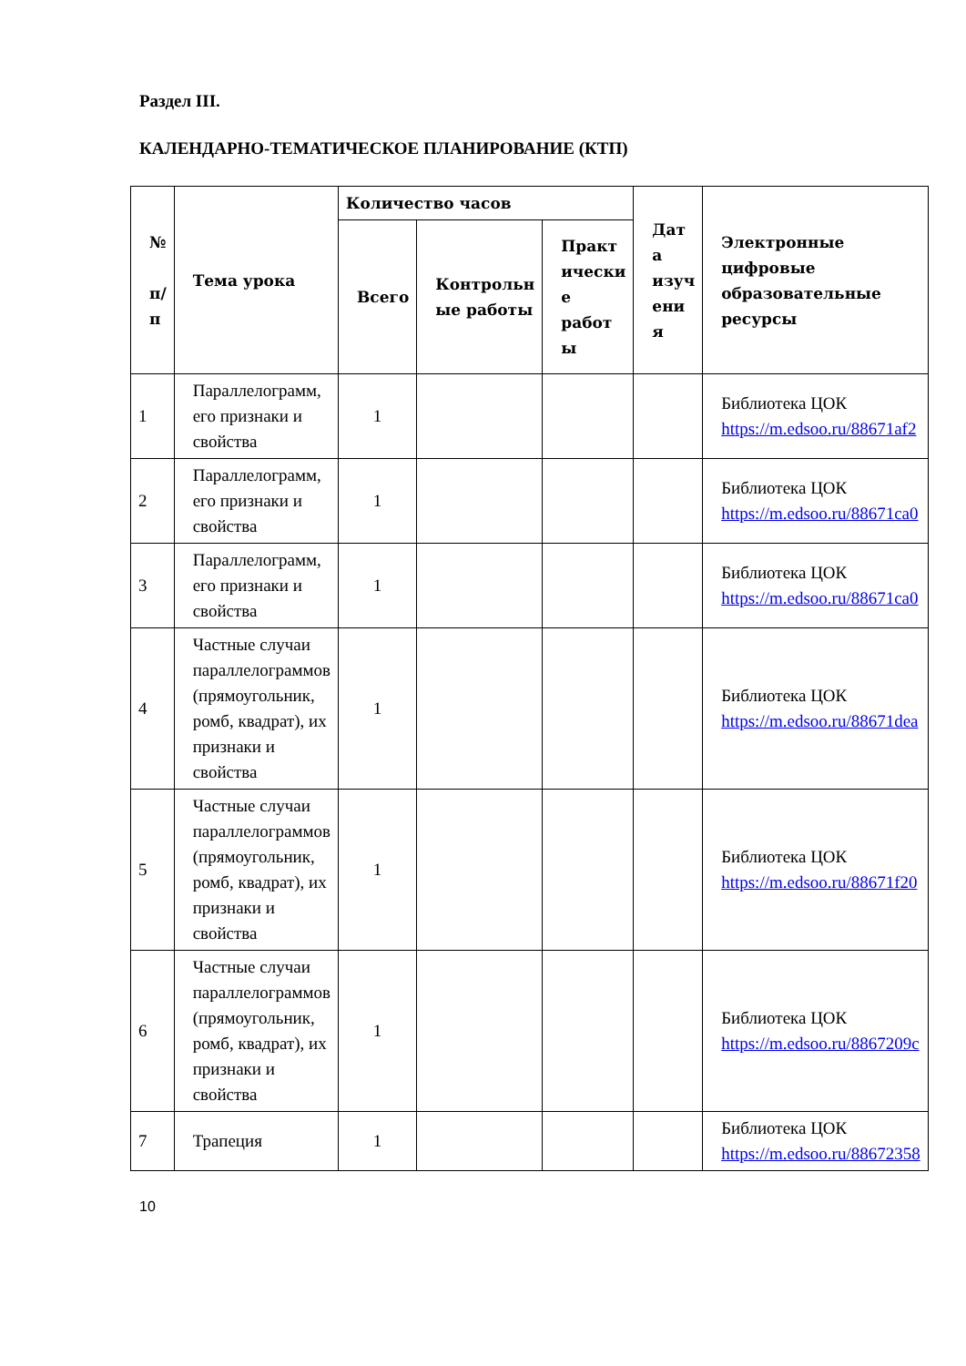Раздел III.
КАЛЕНДАРНО-ТЕМАТИЧЕСКОЕ ПЛАНИРОВАНИЕ (КТП)
| № п/ п | Тема урока | Количество часов | | | Дат а изуч ени я | Электронные цифровые образовательные ресурсы |
| --- | --- | --- | --- | --- | --- | --- |
| | | Всего | Контрольн ые работы | Практ ически е работ ы | | |
| 1 | Параллелограмм, его признаки и свойства | 1 | | | | Библиотека ЦОК https://m.edsoo.ru/88671af2 |
| 2 | Параллелограмм, его признаки и свойства | 1 | | | | Библиотека ЦОК https://m.edsoo.ru/88671ca0 |
| 3 | Параллелограмм, его признаки и свойства | 1 | | | | Библиотека ЦОК https://m.edsoo.ru/88671ca0 |
| 4 | Частные случаи параллелограммов (прямоугольник, ромб, квадрат), их признаки и свойства | 1 | | | | Библиотека ЦОК https://m.edsoo.ru/88671dea |
| 5 | Частные случаи параллелограммов (прямоугольник, ромб, квадрат), их признаки и свойства | 1 | | | | Библиотека ЦОК https://m.edsoo.ru/88671f20 |
| 6 | Частные случаи параллелограммов (прямоугольник, ромб, квадрат), их признаки и свойства | 1 | | | | Библиотека ЦОК https://m.edsoo.ru/8867209c |
| 7 | Трапеция | 1 | | | | Библиотека ЦОК https://m.edsoo.ru/88672358 |
10